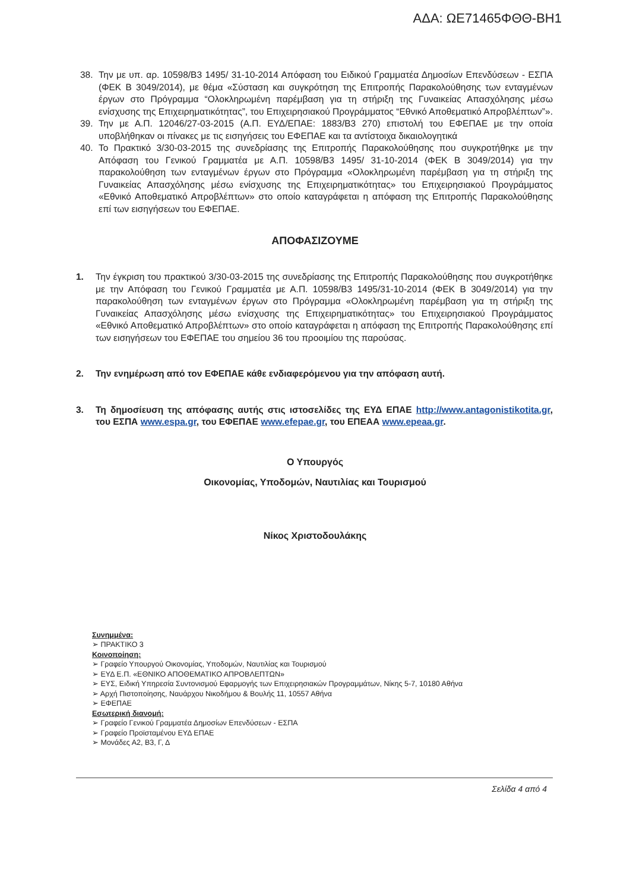ΑΔΑ: ΩΕ71465ΦΘΘ-ΒΗ1
38. Την με υπ. αρ. 10598/Β3 1495/ 31-10-2014 Απόφαση του Ειδικού Γραμματέα Δημοσίων Επενδύσεων - ΕΣΠΑ (ΦΕΚ Β 3049/2014), με θέμα «Σύσταση και συγκρότηση της Επιτροπής Παρακολούθησης των ενταγμένων έργων στο Πρόγραμμα “Ολοκληρωμένη παρέμβαση για τη στήριξη της Γυναικείας Απασχόλησης μέσω ενίσχυσης της Επιχειρηματικότητας”, του Επιχειρησιακού Προγράμματος “Εθνικό Αποθεματικό Απροβλέπτων”».
39. Την με Α.Π. 12046/27-03-2015 (Α.Π. ΕΥΔ/ΕΠΑΕ: 1883/Β3 270) επιστολή του ΕΦΕΠΑΕ με την οποία υποβλήθηκαν οι πίνακες με τις εισηγήσεις του ΕΦΕΠΑΕ και τα αντίστοιχα δικαιολογητικά
40. Το Πρακτικό 3/30-03-2015 της συνεδρίασης της Επιτροπής Παρακολούθησης που συγκροτήθηκε με την Απόφαση του Γενικού Γραμματέα με Α.Π. 10598/Β3 1495/ 31-10-2014 (ΦΕΚ Β 3049/2014) για την παρακολούθηση των ενταγμένων έργων στο Πρόγραμμα «Ολοκληρωμένη παρέμβαση για τη στήριξη της Γυναικείας Απασχόλησης μέσω ενίσχυσης της Επιχειρηματικότητας» του Επιχειρησιακού Προγράμματος «Εθνικό Αποθεματικό Απροβλέπτων» στο οποίο καταγράφεται η απόφαση της Επιτροπής Παρακολούθησης επί των εισηγήσεων του ΕΦΕΠΑΕ.
ΑΠΟΦΑΣΙΖΟΥΜΕ
1. Την έγκριση του πρακτικού 3/30-03-2015 της συνεδρίασης της Επιτροπής Παρακολούθησης που συγκροτήθηκε με την Απόφαση του Γενικού Γραμματέα με Α.Π. 10598/Β3 1495/31-10-2014 (ΦΕΚ Β 3049/2014) για την παρακολούθηση των ενταγμένων έργων στο Πρόγραμμα «Ολοκληρωμένη παρέμβαση για τη στήριξη της Γυναικείας Απασχόλησης μέσω ενίσχυσης της Επιχειρηματικότητας» του Επιχειρησιακού Προγράμματος «Εθνικό Αποθεματικό Απροβλέπτων» στο οποίο καταγράφεται η απόφαση της Επιτροπής Παρακολούθησης επί των εισηγήσεων του ΕΦΕΠΑΕ του σημείου 36 του προοιμίου της παρούσας.
2. Την ενημέρωση από τον ΕΦΕΠΑΕ κάθε ενδιαφερόμενου για την απόφαση αυτή.
3. Τη δημοσίευση της απόφασης αυτής στις ιστοσελίδες της ΕΥΔ ΕΠΑΕ http://www.antagonistikotita.gr, του ΕΣΠΑ www.espa.gr, του ΕΦΕΠΑΕ www.efepae.gr, του ΕΠΕΑΑ www.epeaa.gr.
Ο Υπουργός
Οικονομίας, Υποδομών, Ναυτιλίας και Τουρισμού
Νίκος Χριστοδουλάκης
Συνημμένα:
➢ ΠΡΑΚΤΙΚΟ 3
Κοινοποίηση:
➢ Γραφείο Υπουργού Οικονομίας, Υποδομών, Ναυτιλίας και Τουρισμού
➢ ΕΥΔ Ε.Π. «ΕΘΝΙΚΟ ΑΠΟΘΕΜΑΤΙΚΟ ΑΠΡΟΒΛΕΠΤΩΝ»
➢ ΕΥΣ, Ειδική Υπηρεσία Συντονισμού Εφαρμογής των Επιχειρησιακών Προγραμμάτων, Νίκης 5-7, 10180 Αθήνα
➢ Αρχή Πιστοποίησης, Ναυάρχου Νικοδήμου & Βουλής 11, 10557 Αθήνα
➢ ΕΦΕΠΑΕ
Εσωτερική διανομή:
➢ Γραφείο Γενικού Γραμματέα Δημοσίων Επενδύσεων - ΕΣΠΑ
➢ Γραφείο Προϊσταμένου ΕΥΔ ΕΠΑΕ
➢ Μονάδες Α2, Β3, Γ, Δ
Σελίδα 4 από 4